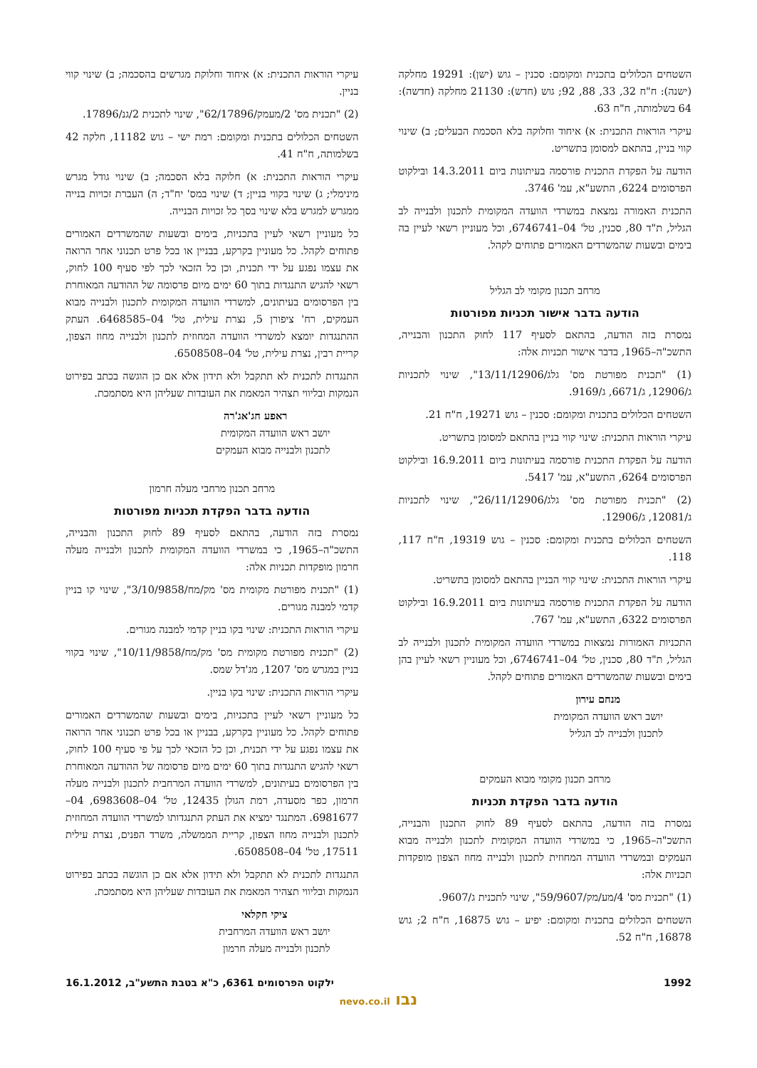השטחים הכלולים בתכנית ומקומם: סכנין – גוש (ישן): 19291 מחלקה (ישנה): ח"ח 32, 33, 88, 92; גוש (חדש): 21130 מחלקה (חדשה): 64 בשלמותה, ח"ח 63.
עיקרי הוראות התכנית: א) איחוד וחלוקה בלא הסכמת הבעלים; ב) שינוי קווי בניין, בהתאם למסומן בתשריט.
הודעה על הפקדת התכנית פורסמה בעיתונות ביום 14.3.2011 ובילקוט הפרסומים 6224, התשע"א, עמ' 3746.
התכנית האמורה נמצאת במשרדי הוועדה המקומית לתכנון ולבנייה לב הגליל, ת"ד 80, סכנין, טל' 04–6746741, וכל מעוניין רשאי לעיין בה בימים ובשעות שהמשרדים האמורים פתוחים לקהל.
מרחב תכנון מקומי לב הגליל
הודעה בדבר אישור תכניות מפורטות
נמסרת בזה הודעה, בהתאם לסעיף 117 לחוק התכנון והבנייה, התשכ"ה–1965, בדבר אישור תכניות אלה:
(1) "תכנית מפורטת מס' גלג/13/11/12906", שינוי לתכניות ג/12906, ג/6671, ג/9169.
השטחים הכלולים בתכנית ומקומם: סכנין – גוש 19271, ח"ח 21.
עיקרי הוראות התכנית: שינוי קווי בניין בהתאם למסומן בתשריט.
הודעה על הפקדת התכנית פורסמה בעיתונות ביום 16.9.2011 ובילקוט הפרסומים 6264, התשע"א, עמ' 5417.
(2) "תכנית מפורטת מס' גלג/26/11/12906", שינוי לתכניות ג/12081, ג/12906.
השטחים הכלולים בתכנית ומקומם: סכנין – גוש 19319, ח"ח 117, 118.
עיקרי הוראות התכנית: שינוי קווי הבניין בהתאם למסומן בתשריט.
הודעה על הפקדת התכנית פורסמה בעיתונות ביום 16.9.2011 ובילקוט הפרסומים 6322, התשע"א, עמ' 767.
התכניות האמורות נמצאות במשרדי הוועדה המקומית לתכנון ולבנייה לב הגליל, ת"ד 80, סכנין, טל' 04–6746741, וכל מעוניין רשאי לעיין בהן בימים ובשעות שהמשרדים האמורים פתוחים לקהל.
מנחם עירון
יושב ראש הוועדה המקומית
לתכנון ולבנייה לב הגליל
מרחב תכנון מקומי מבוא העמקים
הודעה בדבר הפקדת תכניות
נמסרת בזה הודעה, בהתאם לסעיף 89 לחוק התכנון והבנייה, התשכ"ה–1965, כי במשרדי הוועדה המקומית לתכנון ולבנייה מבוא העמקים ובמשרדי הוועדה המחוזית לתכנון ולבנייה מחוז הצפון מופקדות תכניות אלה:
(1) "תכנית מס' 4/מע/מק/59/9607", שינוי לתכנית ג/9607.
השטחים הכלולים בתכנית ומקומם: יפיע – גוש 16875, ח"ח 2; גוש 16878, ח"ח 52.
עיקרי הוראות התכנית: א) איחוד וחלוקת מגרשים בהסכמה; ב) שינוי קווי בניין.
(2) "תכנית מס' 2/מעמק/62/17896", שינוי לתכנית 2/גנ/17896.
השטחים הכלולים בתכנית ומקומם: רמת ישי – גוש 11182, חלקה 42 בשלמותה, ח"ח 41.
עיקרי הוראות התכנית: א) חלוקה בלא הסכמה; ב) שינוי גודל מגרש מינימלי; ג) שינוי בקווי בניין; ד) שינוי במס' יח"ד; ה) העברת זכויות בנייה ממגרש למגרש בלא שינוי בסך כל זכויות הבנייה.
כל מעוניין רשאי לעיין בתכניות, בימים ובשעות שהמשרדים האמורים פתוחים לקהל. כל מעוניין בקרקע, בבניין או בכל פרט תכנוני אחר הרואה את עצמו נפגע על ידי תכנית, וכן כל הזכאי לכך לפי סעיף 100 לחוק, רשאי להגיש התנגדות בתוך 60 ימים מיום פרסומה של ההודעה המאוחרת בין הפרסומים בעיתונים, למשרדי הוועדה המקומית לתכנון ולבנייה מבוא העמקים, רח' ציפורן 5, נצרת עילית, טל' 04–6468585. העתק ההתנגדות יומצא למשרדי הוועדה המחוזית לתכנון ולבנייה מחוז הצפון, קריית רבין, נצרת עילית, טל' 04–6508508.
התנגדות לתכנית לא תתקבל ולא תידון אלא אם כן הוגשה בכתב בפירוט הנמקות ובליווי תצהיר המאמת את העובדות שעליהן היא מסתמכת.
ראפע חג'אג'רה
יושב ראש הוועדה המקומית
לתכנון ולבנייה מבוא העמקים
מרחב תכנון מרחבי מעלה חרמון
הודעה בדבר הפקדת תכניות מפורטות
נמסרת בזה הודעה, בהתאם לסעיף 89 לחוק התכנון והבנייה, התשכ"ה–1965, כי במשרדי הוועדה המקומית לתכנון ולבנייה מעלה חרמון מופקדות תכניות אלה:
(1) "תכנית מפורטת מקומית מס' מק/מח/3/10/9858", שינוי קו בניין קדמי למבנה מגורים.
עיקרי הוראות התכנית: שינוי בקו בניין קדמי למבנה מגורים.
(2) "תכנית מפורטת מקומית מס' מק/מח/10/11/9858", שינוי בקווי בניין במגרש מס' 1207, מג'דל שמס.
עיקרי הוראות התכנית: שינוי בקו בניין.
כל מעוניין רשאי לעיין בתכניות, בימים ובשעות שהמשרדים האמורים פתוחים לקהל. כל מעוניין בקרקע, בבניין או בכל פרט תכנוני אחר הרואה את עצמו נפגע על ידי תכנית, וכן כל הזכאי לכך על פי סעיף 100 לחוק, רשאי להגיש התנגדות בתוך 60 ימים מיום פרסומה של ההודעה המאוחרת בין הפרסומים בעיתונים, למשרדי הוועדה המרחבית לתכנון ולבנייה מעלה חרמון, כפר מסעדה, רמת הגולן 12435, טל' 04–6983608, 04–6981677. המתנגד ימציא את העתק התנגדותו למשרדי הוועדה המחוזית לתכנון ולבנייה מחוז הצפון, קריית הממשלה, משרד הפנים, נצרת עילית 17511, טל' 04–6508508.
התנגדות לתכנית לא תתקבל ולא תידון אלא אם כן הוגשה בכתב בפירוט הנמקות ובליווי תצהיר המאמת את העובדות שעליהן היא מסתמכת.
ציקי חקלאי
יושב ראש הוועדה המרחבית
לתכנון ולבנייה מעלה חרמון
1992 ילקוט הפרסומים 6361, כ"א בטבת התשע"ב, 16.1.2012
נבו nevo.co.il